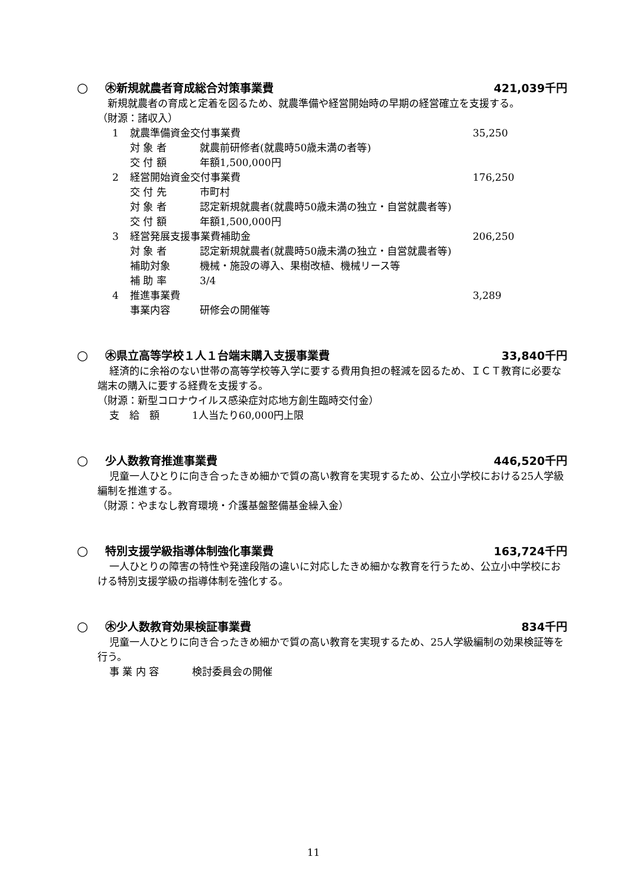○ ㊍新規就農者育成総合対策事業費 421,039千円
新規就農者の育成と定着を図るため、就農準備や経営開始時の早期の経営確立を支援する。
（財源：諸収入）
1 就農準備資金交付事業費 35,250
対 象 者 就農前研修者(就農時50歳未満の者等)
交 付 額 年額1,500,000円
2 経営開始資金交付事業費 176,250
交 付 先 市町村
対 象 者 認定新規就農者(就農時50歳未満の独立・自営就農者等)
交 付 額 年額1,500,000円
3 経営発展支援事業費補助金 206,250
対 象 者 認定新規就農者(就農時50歳未満の独立・自営就農者等)
補助対象 機械・施設の導入、果樹改植、機械リース等
補 助 率 3/4
4 推進事業費 3,289
事業内容 研修会の開催等
○ ㊍県立高等学校１人１台端末購入支援事業費
33,840千円
経済的に余裕のない世帯の高等学校等入学に要する費用負担の軽減を図るため、ＩＣＴ教育に必要な端末の購入に要する経費を支援する。
（財源：新型コロナウイルス感染症対応地方創生臨時交付金）
支　給　額 1人当たり60,000円上限
○ 少人数教育推進事業費 446,520千円
児童一人ひとりに向き合ったきめ細かで質の高い教育を実現するため、公立小学校における25人学級編制を推進する。
（財源：やまなし教育環境・介護基盤整備基金繰入金）
○ 特別支援学級指導体制強化事業費 163,724千円
一人ひとりの障害の特性や発達段階の違いに対応したきめ細かな教育を行うため、公立小中学校における特別支援学級の指導体制を強化する。
○ ㊍少人数教育効果検証事業費 834千円
児童一人ひとりに向き合ったきめ細かで質の高い教育を実現するため、25人学級編制の効果検証等を行う。
事 業 内 容 検討委員会の開催
11